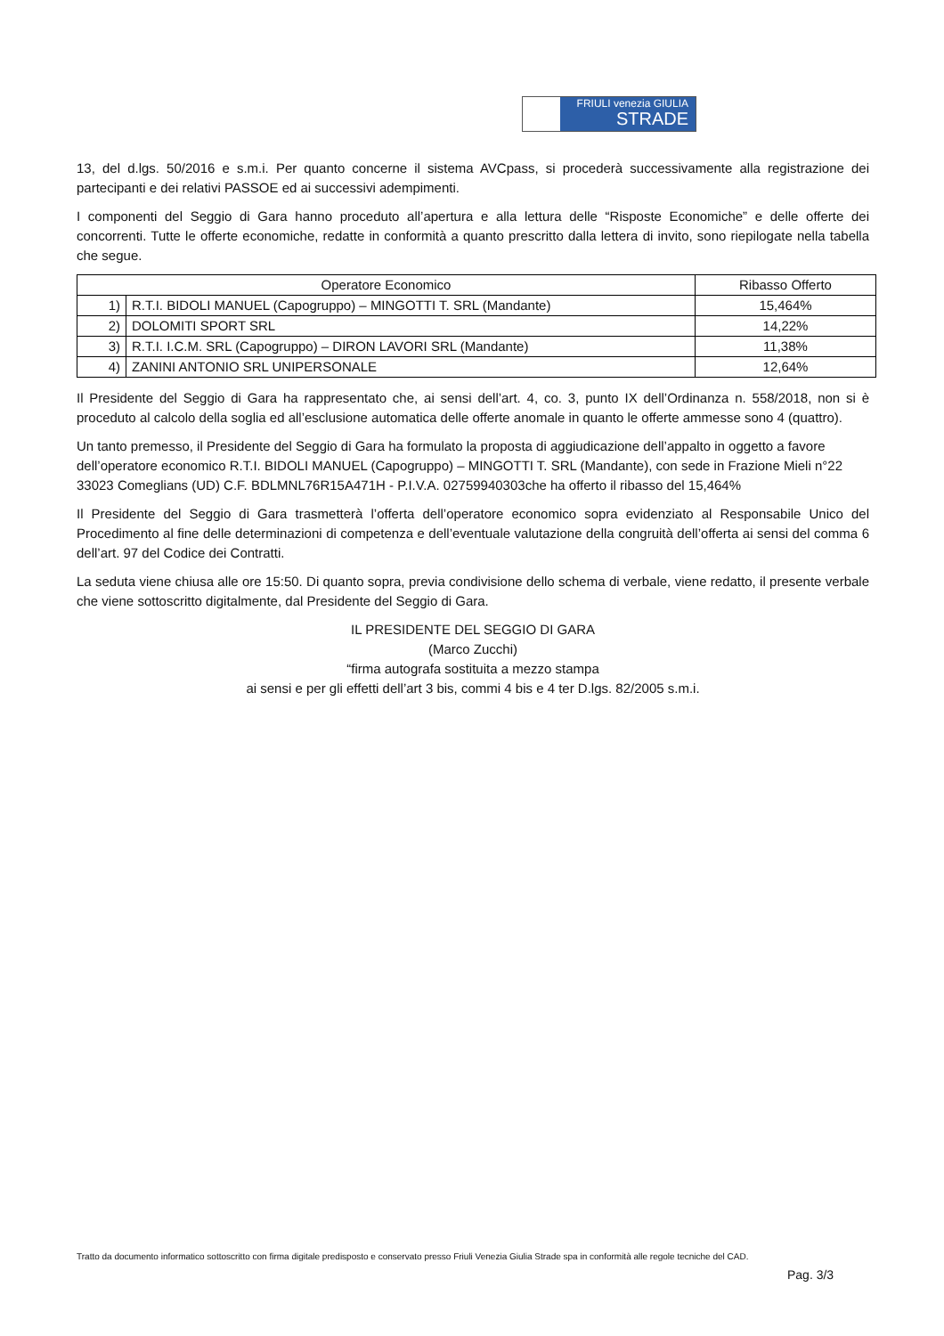FRIULI venezia GIULIA
STRADE
13, del d.lgs. 50/2016 e s.m.i. Per quanto concerne il sistema AVCpass, si procederà successivamente alla registrazione dei partecipanti e dei relativi PASSOE ed ai successivi adempimenti.
I componenti del Seggio di Gara hanno proceduto all’apertura e alla lettura delle “Risposte Economiche” e delle offerte dei concorrenti. Tutte le offerte economiche, redatte in conformità a quanto prescritto dalla lettera di invito, sono riepilogate nella tabella che segue.
| Operatore Economico | | Ribasso Offerto |
| --- | --- | --- |
| 1) | R.T.I. BIDOLI MANUEL (Capogruppo) – MINGOTTI T. SRL (Mandante) | 15,464% |
| 2) | DOLOMITI SPORT SRL | 14,22% |
| 3) | R.T.I. I.C.M. SRL (Capogruppo) – DIRON LAVORI SRL (Mandante) | 11,38% |
| 4) | ZANINI ANTONIO SRL UNIPERSONALE | 12,64% |
Il Presidente del Seggio di Gara ha rappresentato che, ai sensi dell’art. 4, co. 3, punto IX dell’Ordinanza n. 558/2018, non si è proceduto al calcolo della soglia ed all’esclusione automatica delle offerte anomale in quanto le offerte ammesse sono 4 (quattro).
Un tanto premesso, il Presidente del Seggio di Gara ha formulato la proposta di aggiudicazione dell’appalto in oggetto a favore dell’operatore economico R.T.I. BIDOLI MANUEL (Capogruppo) – MINGOTTI T. SRL (Mandante), con sede in Frazione Mieli n°22 33023 Comeglians (UD) C.F. BDLMNL76R15A471H - P.I.V.A. 02759940303che ha offerto il ribasso del 15,464%
Il Presidente del Seggio di Gara trasmetterà l’offerta dell’operatore economico sopra evidenziato al Responsabile Unico del Procedimento al fine delle determinazioni di competenza e dell’eventuale valutazione della congruità dell’offerta ai sensi del comma 6 dell’art. 97 del Codice dei Contratti.
La seduta viene chiusa alle ore 15:50. Di quanto sopra, previa condivisione dello schema di verbale, viene redatto, il presente verbale che viene sottoscritto digitalmente, dal Presidente del Seggio di Gara.
IL PRESIDENTE DEL SEGGIO DI GARA
(Marco Zucchi)
“firma autografa sostituita a mezzo stampa
ai sensi e per gli effetti dell’art 3 bis, commi 4 bis e 4 ter D.lgs. 82/2005 s.m.i.
Tratto da documento informatico sottoscritto con firma digitale predisposto e conservato presso Friuli Venezia Giulia Strade spa in conformità alle regole tecniche del CAD.
Pag. 3/3